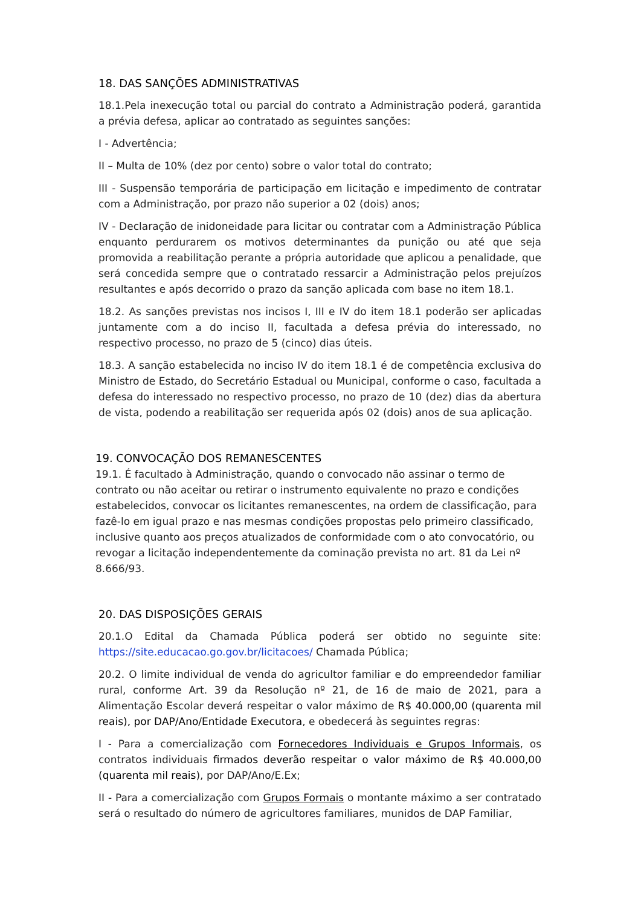18. DAS SANÇÕES ADMINISTRATIVAS
18.1.Pela inexecução total ou parcial do contrato a Administração poderá, garantida a prévia defesa, aplicar ao contratado as seguintes sanções:
I - Advertência;
II – Multa de 10% (dez por cento) sobre o valor total do contrato;
III - Suspensão temporária de participação em licitação e impedimento de contratar com a Administração, por prazo não superior a 02 (dois) anos;
IV - Declaração de inidoneidade para licitar ou contratar com a Administração Pública enquanto perdurarem os motivos determinantes da punição ou até que seja promovida a reabilitação perante a própria autoridade que aplicou a penalidade, que será concedida sempre que o contratado ressarcir a Administração pelos prejuízos resultantes e após decorrido o prazo da sanção aplicada com base no item 18.1.
18.2. As sanções previstas nos incisos I, III e IV do item 18.1 poderão ser aplicadas juntamente com a do inciso II, facultada a defesa prévia do interessado, no respectivo processo, no prazo de 5 (cinco) dias úteis.
18.3. A sanção estabelecida no inciso IV do item 18.1 é de competência exclusiva do Ministro de Estado, do Secretário Estadual ou Municipal, conforme o caso, facultada a defesa do interessado no respectivo processo, no prazo de 10 (dez) dias da abertura de vista, podendo a reabilitação ser requerida após 02 (dois) anos de sua aplicação.
19. CONVOCAÇÃO DOS REMANESCENTES
19.1. É facultado à Administração, quando o convocado não assinar o termo de contrato ou não aceitar ou retirar o instrumento equivalente no prazo e condições estabelecidos, convocar os licitantes remanescentes, na ordem de classificação, para fazê-lo em igual prazo e nas mesmas condições propostas pelo primeiro classificado, inclusive quanto aos preços atualizados de conformidade com o ato convocatório, ou revogar a licitação independentemente da cominação prevista no art. 81 da Lei nº 8.666/93.
20. DAS DISPOSIÇÕES GERAIS
20.1.O Edital da Chamada Pública poderá ser obtido no seguinte site: https://site.educacao.go.gov.br/licitacoes/ Chamada Pública;
20.2. O limite individual de venda do agricultor familiar e do empreendedor familiar rural, conforme Art. 39 da Resolução nº 21, de 16 de maio de 2021, para a Alimentação Escolar deverá respeitar o valor máximo de R$ 40.000,00 (quarenta mil reais), por DAP/Ano/Entidade Executora, e obedecerá às seguintes regras:
I - Para a comercialização com Fornecedores Individuais e Grupos Informais, os contratos individuais firmados deverão respeitar o valor máximo de R$ 40.000,00 (quarenta mil reais), por DAP/Ano/E.Ex;
II - Para a comercialização com Grupos Formais o montante máximo a ser contratado será o resultado do número de agricultores familiares, munidos de DAP Familiar,